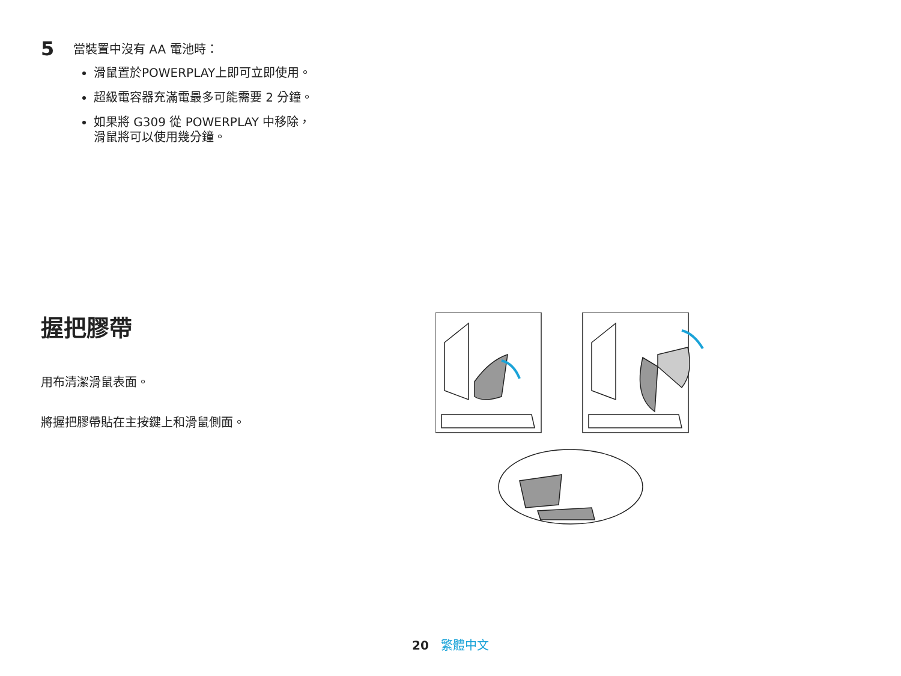5
當裝置中沒有 AA 電池時：
滑鼠置於POWERPLAY上即可立即使用。
超級電容器充滿電最多可能需要 2 分鐘。
如果將 G309 從 POWERPLAY 中移除，
滑鼠將可以使用幾分鐘。
握把膠帶
用布清潔滑鼠表面。
將握把膠帶貼在主按鍵上和滑鼠側面。
20 繁體中文